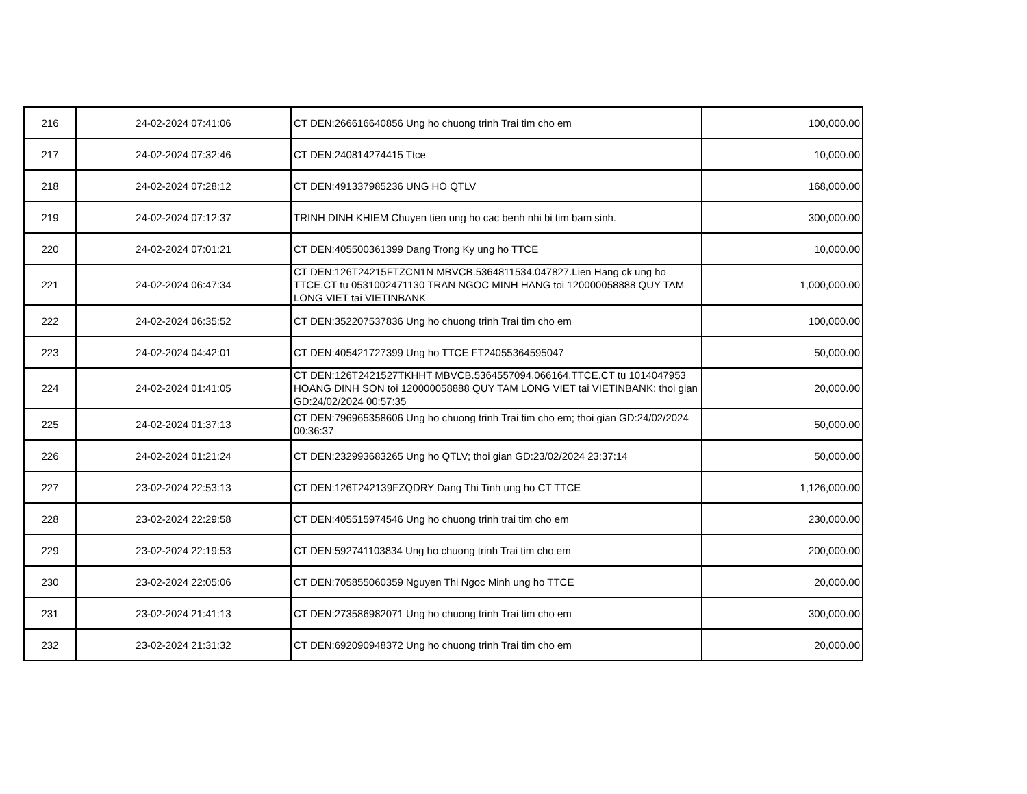| 216 | 24-02-2024 07:41:06 | CT DEN:266616640856 Ung ho chuong trinh Trai tim cho em | 100,000.00 |
| 217 | 24-02-2024 07:32:46 | CT DEN:240814274415 Ttce | 10,000.00 |
| 218 | 24-02-2024 07:28:12 | CT DEN:491337985236 UNG HO QTLV | 168,000.00 |
| 219 | 24-02-2024 07:12:37 | TRINH DINH KHIEM Chuyen tien ung ho cac benh nhi bi tim bam sinh. | 300,000.00 |
| 220 | 24-02-2024 07:01:21 | CT DEN:405500361399 Dang Trong Ky ung ho TTCE | 10,000.00 |
| 221 | 24-02-2024 06:47:34 | CT DEN:126T24215FTZCN1N MBVCB.5364811534.047827.Lien Hang ck ung ho TTCE.CT tu 0531002471130 TRAN NGOC MINH HANG toi 120000058888 QUY TAM LONG VIET tai VIETINBANK | 1,000,000.00 |
| 222 | 24-02-2024 06:35:52 | CT DEN:352207537836 Ung ho chuong trinh Trai tim cho em | 100,000.00 |
| 223 | 24-02-2024 04:42:01 | CT DEN:405421727399 Ung ho TTCE FT24055364595047 | 50,000.00 |
| 224 | 24-02-2024 01:41:05 | CT DEN:126T2421527TKHHT MBVCB.5364557094.066164.TTCE.CT tu 1014047953 HOANG DINH SON toi 120000058888 QUY TAM LONG VIET tai VIETINBANK; thoi gian GD:24/02/2024 00:57:35 | 20,000.00 |
| 225 | 24-02-2024 01:37:13 | CT DEN:796965358606 Ung ho chuong trinh Trai tim cho em; thoi gian GD:24/02/2024 00:36:37 | 50,000.00 |
| 226 | 24-02-2024 01:21:24 | CT DEN:232993683265 Ung ho QTLV; thoi gian GD:23/02/2024 23:37:14 | 50,000.00 |
| 227 | 23-02-2024 22:53:13 | CT DEN:126T242139FZQDRY Dang Thi Tinh ung ho CT TTCE | 1,126,000.00 |
| 228 | 23-02-2024 22:29:58 | CT DEN:405515974546 Ung ho chuong trinh trai tim cho em | 230,000.00 |
| 229 | 23-02-2024 22:19:53 | CT DEN:592741103834 Ung ho chuong trinh Trai tim cho em | 200,000.00 |
| 230 | 23-02-2024 22:05:06 | CT DEN:705855060359 Nguyen Thi Ngoc Minh ung ho TTCE | 20,000.00 |
| 231 | 23-02-2024 21:41:13 | CT DEN:273586982071 Ung ho chuong trinh Trai tim cho em | 300,000.00 |
| 232 | 23-02-2024 21:31:32 | CT DEN:692090948372 Ung ho chuong trinh Trai tim cho em | 20,000.00 |